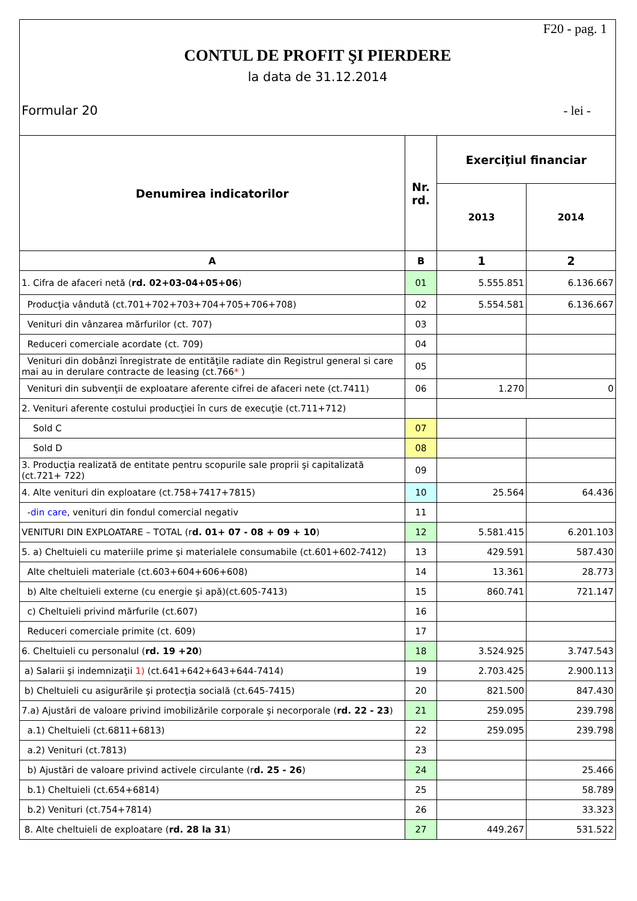F20 - pag. 1
CONTUL DE PROFIT ŞI PIERDERE
la data de 31.12.2014
Formular 20 - lei -
| Denumirea indicatorilor | Nr. rd. | Exerciţiul financiar | |
| --- | --- | --- | --- |
| | | 2013 | 2014 |
| A | B | 1 | 2 |
| 1. Cifra de afaceri netă ( rd. 02+03-04+05+06 ) | 01 | 5.555.851 | 6.136.667 |
| Producţia vândută (ct.701+702+703+704+705+706+708) | 02 | 5.554.581 | 6.136.667 |
| Venituri din vânzarea mărfurilor (ct. 707) | 03 | | |
| Reduceri comerciale acordate (ct. 709) | 04 | | |
| Venituri din dobânzi înregistrate de entităţile radiate din Registrul general si care mai au in derulare contracte de leasing (ct.766 * ) | 05 | | |
| Venituri din subvenţii de exploatare aferente cifrei de afaceri nete (ct.7411) | 06 | 1.270 | 0 |
| 2. Venituri aferente costului producţiei în curs de execuţie (ct.711+712) | | | |
| Sold C | 07 | | |
| Sold D | 08 | | |
| 3. Producţia realizată de entitate pentru scopurile sale proprii şi capitalizată (ct.721+ 722) | 09 | | |
| 4. Alte venituri din exploatare (ct.758+7417+7815) | 10 | 25.564 | 64.436 |
| - din care , venituri din fondul comercial negativ | 11 | | |
| VENITURI DIN EXPLOATARE – TOTAL (r d. 01+ 07 - 08 + 09 + 10 ) | 12 | 5.581.415 | 6.201.103 |
| 5. a) Cheltuieli cu materiile prime şi materialele consumabile (ct.601+602-7412) | 13 | 429.591 | 587.430 |
| Alte cheltuieli materiale (ct.603+604+606+608) | 14 | 13.361 | 28.773 |
| b) Alte cheltuieli externe (cu energie şi apă)(ct.605-7413) | 15 | 860.741 | 721.147 |
| c) Cheltuieli privind mărfurile (ct.607) | 16 | | |
| Reduceri comerciale primite (ct. 609) | 17 | | |
| 6. Cheltuieli cu personalul ( rd. 19 +20 ) | 18 | 3.524.925 | 3.747.543 |
| a) Salarii şi indemnizaţii 1) (ct.641+642+643+644-7414) | 19 | 2.703.425 | 2.900.113 |
| b) Cheltuieli cu asigurările şi protecţia socială (ct.645-7415) | 20 | 821.500 | 847.430 |
| 7.a) Ajustări de valoare privind imobilizările corporale şi necorporale ( rd. 22 - 23 ) | 21 | 259.095 | 239.798 |
| a.1) Cheltuieli (ct.6811+6813) | 22 | 259.095 | 239.798 |
| a.2) Venituri (ct.7813) | 23 | | |
| b) Ajustări de valoare privind activele circulante (r d. 25 - 26 ) | 24 | | 25.466 |
| b.1) Cheltuieli (ct.654+6814) | 25 | | 58.789 |
| b.2) Venituri (ct.754+7814) | 26 | | 33.323 |
| 8. Alte cheltuieli de exploatare ( rd. 28 la 31 ) | 27 | 449.267 | 531.522 |